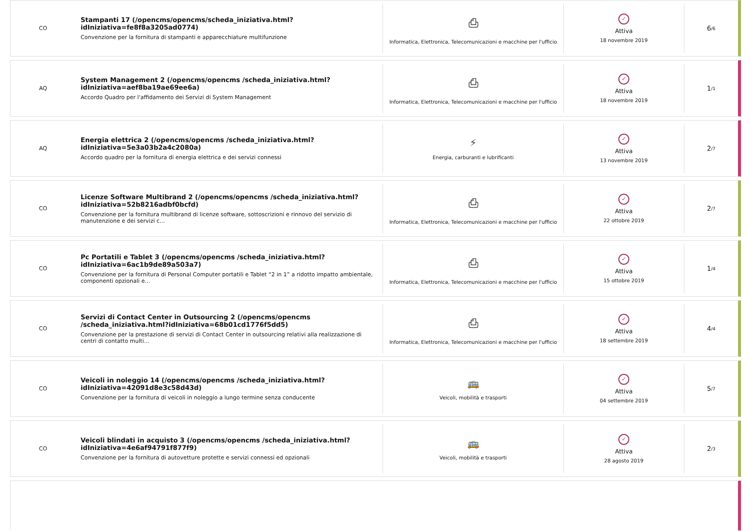CO
Stampanti 17 (/opencms/opencms/scheda_iniziativa.html?idIniziativa=fe8f8a3205ad0774)
Convenzione per la fornitura di stampanti e apparecchiature multifunzione
⎙
Informatica, Elettronica, Telecomunicazioni e macchine per l'ufficio
✓
Attiva
18 novembre 2019
6 /6
AQ
System Management 2 (/opencms/opencms /scheda_iniziativa.html?idIniziativa=aef8ba19ae69ee6a)
Accordo Quadro per l'affidamento dei Servizi di System Management
⎙
Informatica, Elettronica, Telecomunicazioni e macchine per l'ufficio
✓
Attiva
18 novembre 2019
1 /1
AQ
Energia elettrica 2 (/opencms/opencms /scheda_iniziativa.html?idIniziativa=5e3a03b2a4c2080a)
Accordo quadro per la fornitura di energia elettrica e dei servizi connessi
⚡
Energia, carburanti e lubrificanti
✓
Attiva
13 novembre 2019
2 /7
CO
Licenze Software Multibrand 2 (/opencms/opencms /scheda_iniziativa.html?idIniziativa=52b8216adbf0bcfd)
Convenzione per la fornitura multibrand di licenze software, sottoscrizioni e rinnovo del servizio di manutenzione e dei servizi c...
⎙
Informatica, Elettronica, Telecomunicazioni e macchine per l'ufficio
✓
Attiva
22 ottobre 2019
2 /7
CO
Pc Portatili e Tablet 3 (/opencms/opencms /scheda_iniziativa.html?idIniziativa=6ac1b9de89a503a7)
Convenzione per la fornitura di Personal Computer portatili e Tablet “2 in 1” a ridotto impatto ambientale, componenti opzionali e...
⎙
Informatica, Elettronica, Telecomunicazioni e macchine per l'ufficio
✓
Attiva
15 ottobre 2019
1 /4
CO
Servizi di Contact Center in Outsourcing 2 (/opencms/opencms /scheda_iniziativa.html?idIniziativa=68b01cd1776f5dd5)
Convenzione per la prestazione di servizi di Contact Center in outsourcing relativi alla realizzazione di centri di contatto multi...
⎙
Informatica, Elettronica, Telecomunicazioni e macchine per l'ufficio
✓
Attiva
18 settembre 2019
4 /4
CO
Veicoli in noleggio 14 (/opencms/opencms /scheda_iniziativa.html?idIniziativa=42091d8e3c58d43d)
Convenzione per la fornitura di veicoli in noleggio a lungo termine senza conducente
🚌
Veicoli, mobilità e trasporti
✓
Attiva
04 settembre 2019
5 /7
CO
Veicoli blindati in acquisto 3 (/opencms/opencms /scheda_iniziativa.html?idIniziativa=4e6af94791f877f9)
Convenzione per la fornitura di autovetture protette e servizi connessi ed opzionali
🚌
Veicoli, mobilità e trasporti
✓
Attiva
28 agosto 2019
2 /3